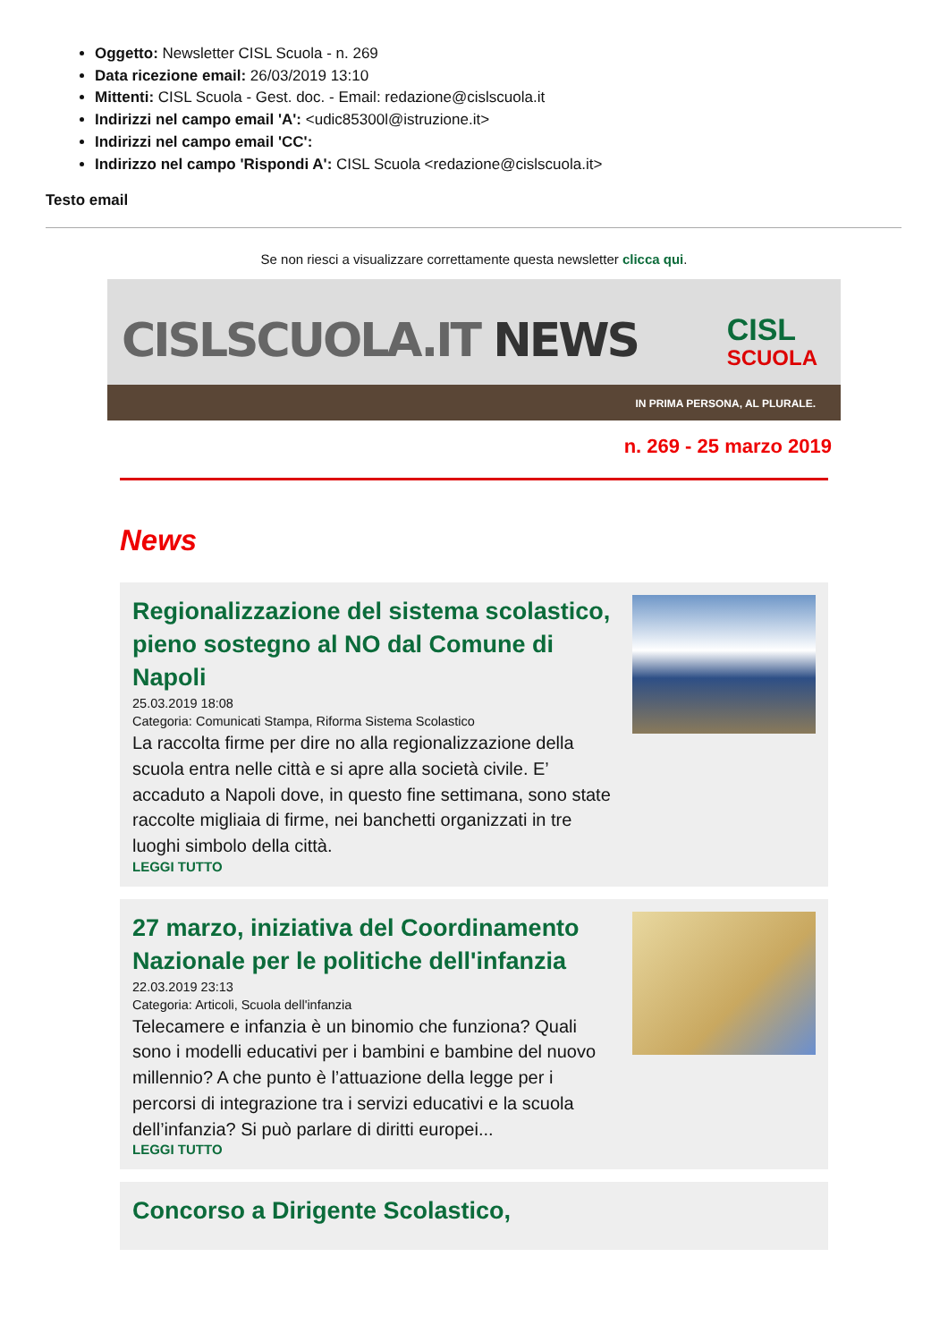Oggetto: Newsletter CISL Scuola - n. 269
Data ricezione email: 26/03/2019 13:10
Mittenti: CISL Scuola - Gest. doc. - Email: redazione@cislscuola.it
Indirizzi nel campo email 'A': <udic85300l@istruzione.it>
Indirizzi nel campo email 'CC':
Indirizzo nel campo 'Rispondi A': CISL Scuola <redazione@cislscuola.it>
Testo email
Se non riesci a visualizzare correttamente questa newsletter clicca qui.
CISLSCUOLA.IT NEWS
CISL
SCUOLA
IN PRIMA PERSONA, AL PLURALE.
n. 269 - 25 marzo 2019
News
Regionalizzazione del sistema scolastico, pieno sostegno al NO dal Comune di Napoli
25.03.2019 18:08
Categoria: Comunicati Stampa, Riforma Sistema Scolastico
La raccolta firme per dire no alla regionalizzazione della scuola entra nelle città e si apre alla società civile. E’ accaduto a Napoli dove, in questo fine settimana, sono state raccolte migliaia di firme, nei banchetti organizzati in tre luoghi simbolo della città.
LEGGI TUTTO
27 marzo, iniziativa del Coordinamento Nazionale per le politiche dell'infanzia
22.03.2019 23:13
Categoria: Articoli, Scuola dell'infanzia
Telecamere e infanzia è un binomio che funziona? Quali sono i modelli educativi per i bambini e bambine del nuovo millennio? A che punto è l’attuazione della legge per i percorsi di integrazione tra i servizi educativi e la scuola dell’infanzia? Si può parlare di diritti europei...
LEGGI TUTTO
Concorso a Dirigente Scolastico,